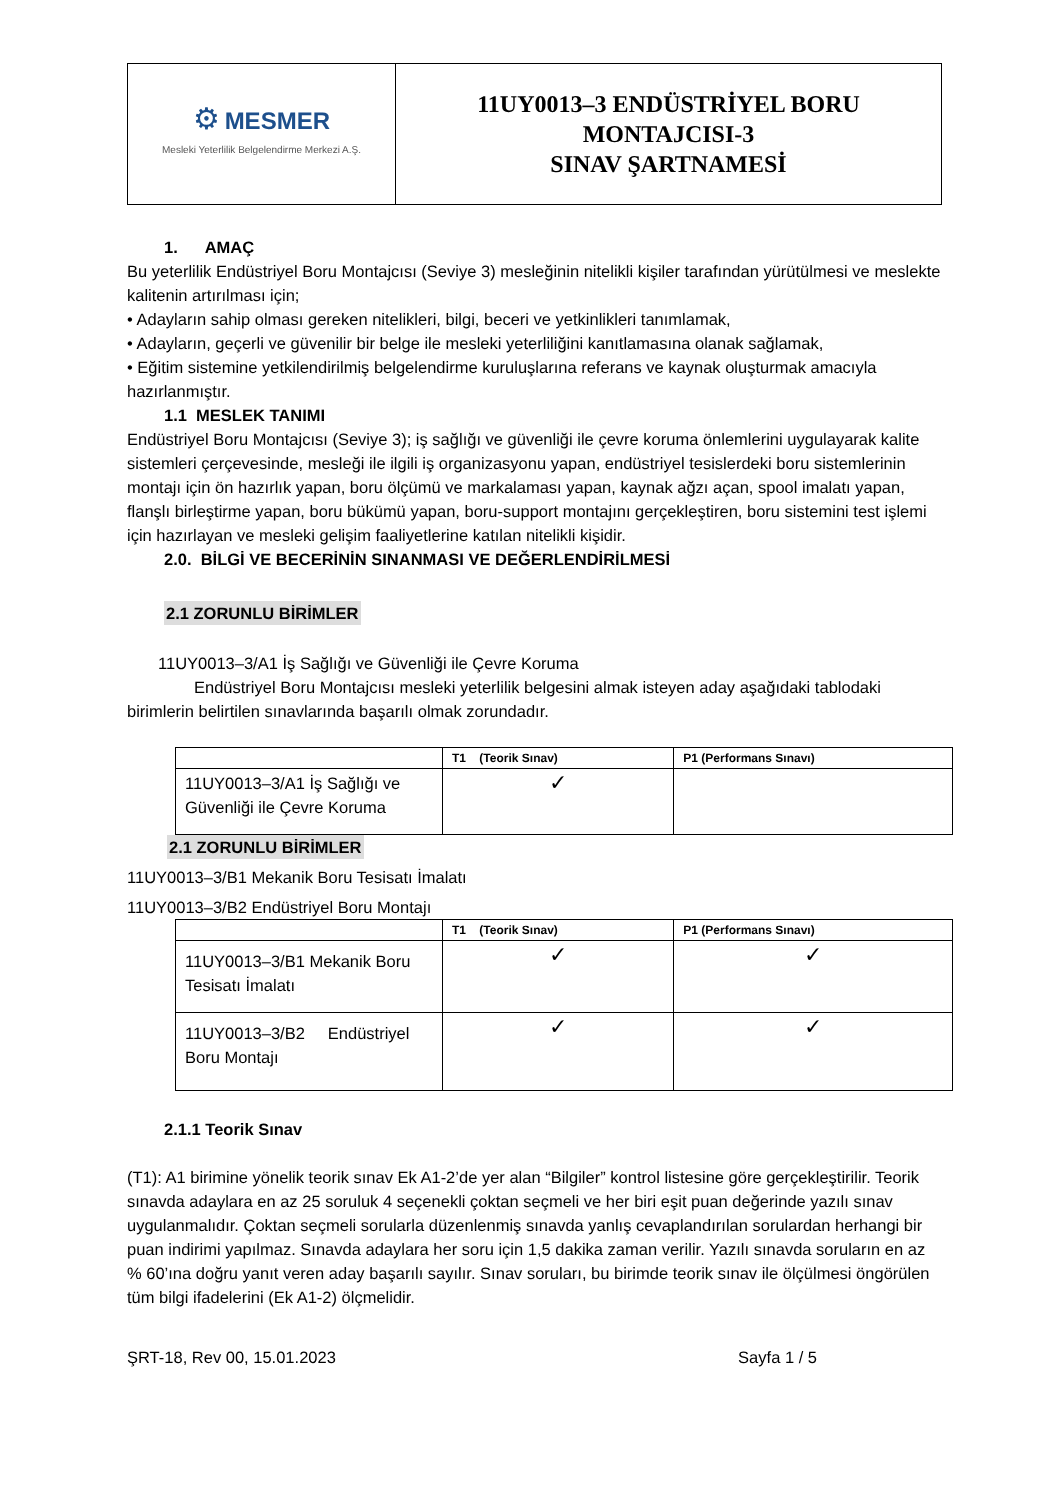| ⚙ MESMER Mesleki Yeterlilik Belgelendirme Merkezi A.Ş. | 11UY0013–3 ENDÜSTRİYEL BORU MONTAJCISI-3 SINAV ŞARTNAMESİ |
1. AMAÇ
Bu yeterlilik Endüstriyel Boru Montajcısı (Seviye 3) mesleğinin nitelikli kişiler tarafından yürütülmesi ve meslekte kalitenin artırılması için;
• Adayların sahip olması gereken nitelikleri, bilgi, beceri ve yetkinlikleri tanımlamak,
• Adayların, geçerli ve güvenilir bir belge ile mesleki yeterliliğini kanıtlamasına olanak sağlamak,
• Eğitim sistemine yetkilendirilmiş belgelendirme kuruluşlarına referans ve kaynak oluşturmak amacıyla hazırlanmıştır.
1.1 MESLEK TANIMI
Endüstriyel Boru Montajcısı (Seviye 3); iş sağlığı ve güvenliği ile çevre koruma önlemlerini uygulayarak kalite sistemleri çerçevesinde, mesleği ile ilgili iş organizasyonu yapan, endüstriyel tesislerdeki boru sistemlerinin montajı için ön hazırlık yapan, boru ölçümü ve markalaması yapan, kaynak ağzı açan, spool imalatı yapan, flanşlı birleştirme yapan, boru bükümü yapan, boru-support montajını gerçekleştiren, boru sistemini test işlemi için hazırlayan ve mesleki gelişim faaliyetlerine katılan nitelikli kişidir.
2.0. BİLGİ VE BECERİNİN SINANMASI VE DEĞERLENDİRİLMESİ
2.1 ZORUNLU BİRİMLER
11UY0013–3/A1 İş Sağlığı ve Güvenliği ile Çevre Koruma
Endüstriyel Boru Montajcısı mesleki yeterlilik belgesini almak isteyen aday aşağıdaki tablodaki birimlerin belirtilen sınavlarında başarılı olmak zorundadır.
| | T1 (Teorik Sınav) | P1 (Performans Sınavı) |
| --- | --- | --- |
| 11UY0013–3/A1 İş Sağlığı ve Güvenliği ile Çevre Koruma | ✓ | |
2.1 ZORUNLU BİRİMLER
11UY0013–3/B1 Mekanik Boru Tesisatı İmalatı
11UY0013–3/B2 Endüstriyel Boru Montajı
| | T1 (Teorik Sınav) | P1 (Performans Sınavı) |
| --- | --- | --- |
| 11UY0013–3/B1 Mekanik Boru Tesisatı İmalatı | ✓ | ✓ |
| 11UY0013–3/B2 Endüstriyel Boru Montajı | ✓ | ✓ |
2.1.1 Teorik Sınav
(T1): A1 birimine yönelik teorik sınav Ek A1-2’de yer alan “Bilgiler” kontrol listesine göre gerçekleştirilir. Teorik sınavda adaylara en az 25 soruluk 4 seçenekli çoktan seçmeli ve her biri eşit puan değerinde yazılı sınav uygulanmalıdır. Çoktan seçmeli sorularla düzenlenmiş sınavda yanlış cevaplandırılan sorulardan herhangi bir puan indirimi yapılmaz. Sınavda adaylara her soru için 1,5 dakika zaman verilir. Yazılı sınavda soruların en az % 60’ına doğru yanıt veren aday başarılı sayılır. Sınav soruları, bu birimde teorik sınav ile ölçülmesi öngörülen tüm bilgi ifadelerini (Ek A1-2) ölçmelidir.
ŞRT-18, Rev 00, 15.01.2023 Sayfa 1 / 5